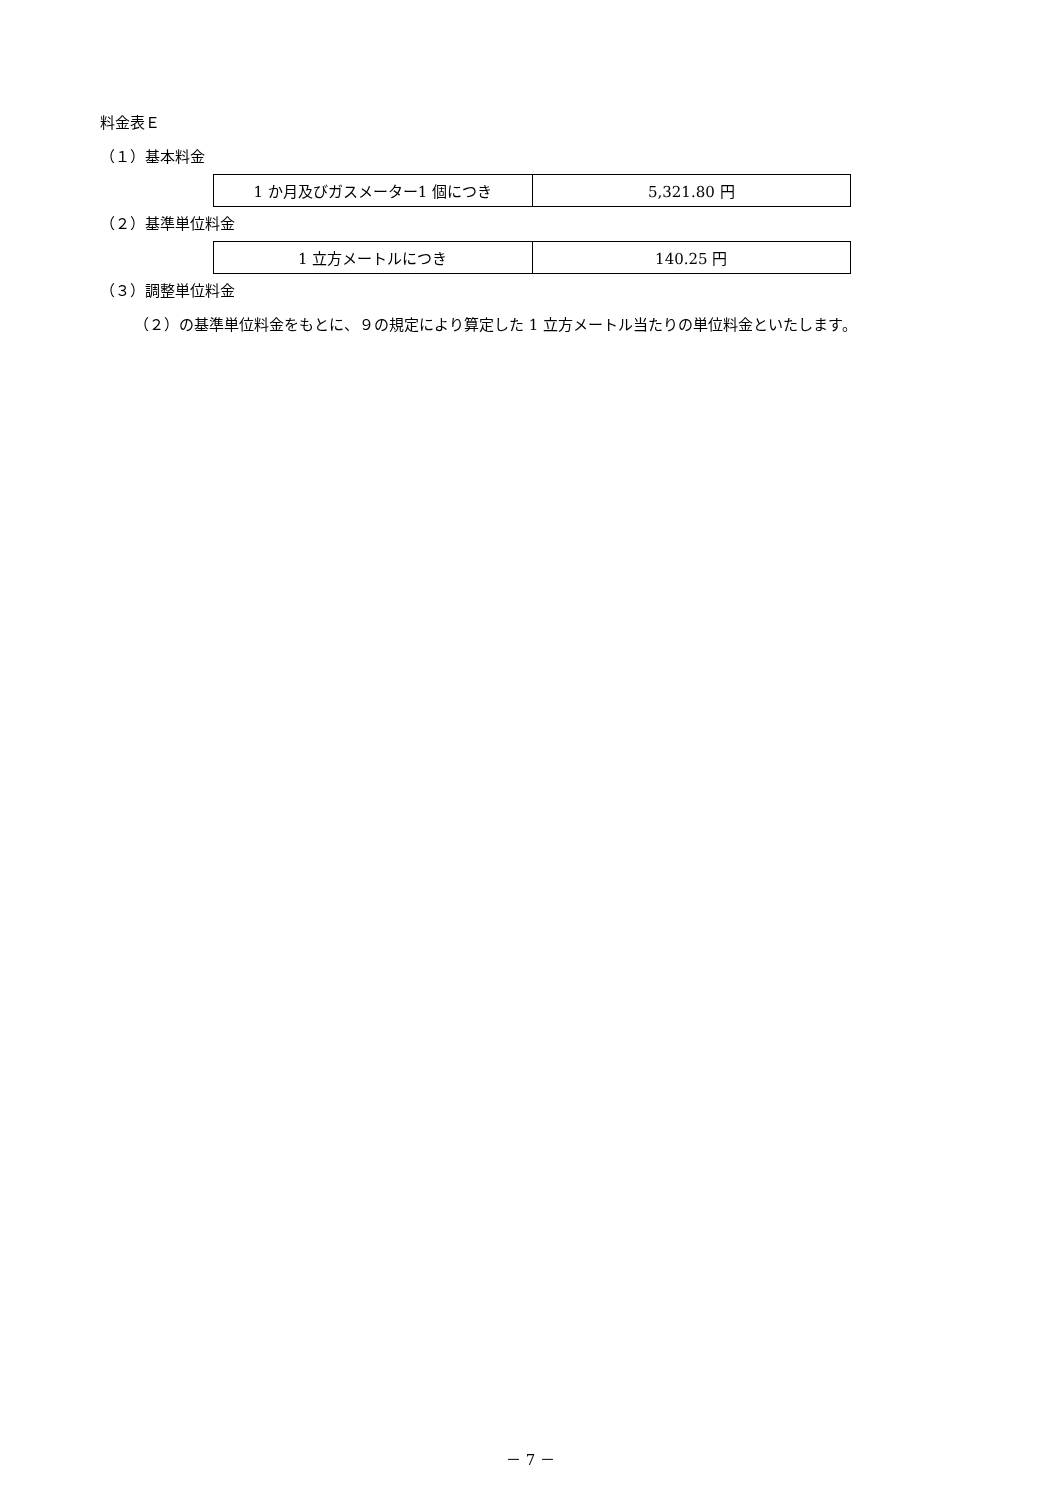料金表Ｅ
（１）基本料金
| 1 か月及びガスメーター1 個につき | 5,321.80 円 |
（２）基準単位料金
| 1 立方メートルにつき | 140.25 円 |
（３）調整単位料金
（２）の基準単位料金をもとに、９の規定により算定した 1 立方メートル当たりの単位料金といたします。
－ 7 －